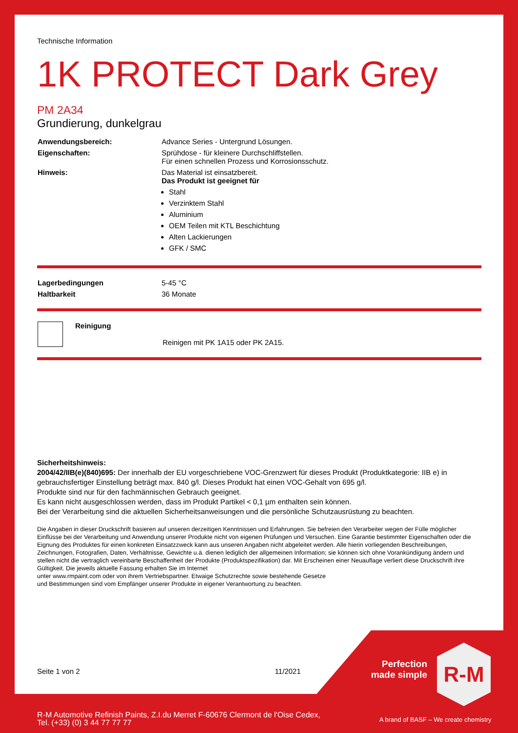Technische Information
1K PROTECT Dark Grey
PM 2A34
Grundierung, dunkelgrau
| Anwendungsbereich: | Advance Series - Untergrund Lösungen. |
| Eigenschaften: | Sprühdose - für kleinere Durchschliffstellen. Für einen schnellen Prozess und Korrosionsschutz. |
| Hinweis: | Das Material ist einsatzbereit. Das Produkt ist geeignet für Stahl Verzinktem Stahl Aluminium OEM Teilen mit KTL Beschichtung Alten Lackierungen GFK / SMC |
| Lagerbedingungen | 5-45 °C |
| Haltbarkeit | 36 Monate |
| | Reinigung | Reinigen mit PK 1A15 oder PK 2A15. |
Sicherheitshinweis:
2004/42/IIB(e)(840)695: Der innerhalb der EU vorgeschriebene VOC-Grenzwert für dieses Produkt (Produktkategorie: IIB e) in gebrauchsfertiger Einstellung beträgt max. 840 g/l. Dieses Produkt hat einen VOC-Gehalt von 695 g/l.
Produkte sind nur für den fachmännischen Gebrauch geeignet.
Es kann nicht ausgeschlossen werden, dass im Produkt Partikel < 0,1 µm enthalten sein können.
Bei der Verarbeitung sind die aktuellen Sicherheitsanweisungen und die persönliche Schutzausrüstung zu beachten.
Die Angaben in dieser Druckschrift basieren auf unseren derzeitigen Kenntnissen und Erfahrungen. Sie befreien den Verarbeiter wegen der Fülle möglicher Einflüsse bei der Verarbeitung und Anwendung unserer Produkte nicht von eigenen Prüfungen und Versuchen. Eine Garantie bestimmter Eigenschaften oder die Eignung des Produktes für einen konkreten Einsatzzweck kann aus unseren Angaben nicht abgeleitet werden. Alle hierin vorliegenden Beschreibungen, Zeichnungen, Fotografien, Daten, Verhältnisse, Gewichte u.ä. dienen lediglich der allgemeinen Information; sie können sich ohne Vorankündigung ändern und stellen nicht die vertraglich vereinbarte Beschaffenheit der Produkte (Produktspezifikation) dar. Mit Erscheinen einer Neuauflage verliert diese Druckschrift ihre Gültigkeit. Die jeweils aktuelle Fassung erhalten Sie im Internet
unter www.rmpaint.com oder von ihrem Vertriebspartner. Etwaige Schutzrechte sowie bestehende Gesetze
und Bestimmungen sind vom Empfänger unserer Produkte in eigener Verantwortung zu beachten.
Seite 1 von 2 11/2021
Perfection made simple
R-M
R-M Automotive Refinish Paints, Z.I.du Merret F-60676 Clermont de l'Oise Cedex,
Tel. (+33) (0) 3 44 77 77 77
A brand of BASF – We create chemistry